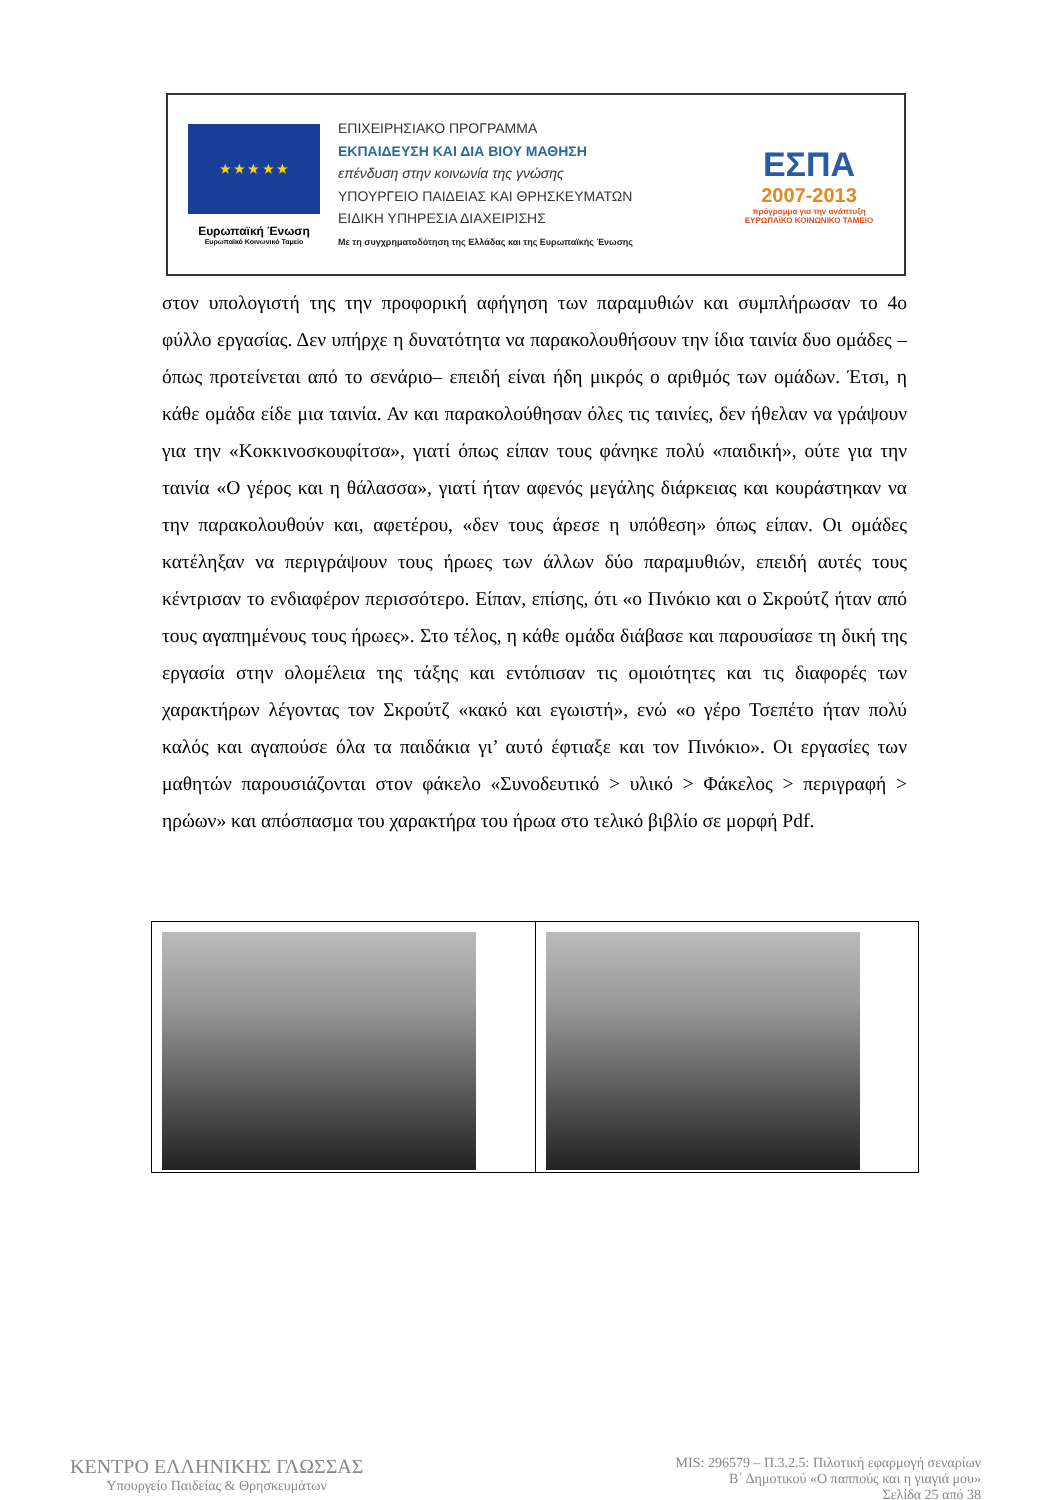★ ★ ★ ★ ★
Ευρωπαϊκή Ένωση
Ευρωπαϊκό Κοινωνικό Ταμείο
ΕΠΙΧΕΙΡΗΣΙΑΚΟ ΠΡΟΓΡΑΜΜΑ
ΕΚΠΑΙΔΕΥΣΗ ΚΑΙ ΔΙΑ ΒΙΟΥ ΜΑΘΗΣΗ
επένδυση στην κοινωνία της γνώσης
ΥΠΟΥΡΓΕΙΟ ΠΑΙΔΕΙΑΣ ΚΑΙ ΘΡΗΣΚΕΥΜΑΤΩΝ
ΕΙΔΙΚΗ ΥΠΗΡΕΣΙΑ ΔΙΑΧΕΙΡΙΣΗΣ
Με τη συγχρηματοδότηση της Ελλάδας και της Ευρωπαϊκής Ένωσης
ΕΣΠΑ
2007-2013
πρόγραμμα για την ανάπτυξη
ΕΥΡΩΠΑΪΚΟ ΚΟΙΝΩΝΙΚΟ ΤΑΜΕΙΟ
στον υπολογιστή της την προφορική αφήγηση των παραμυθιών και συμπλήρωσαν το 4ο φύλλο εργασίας. Δεν υπήρχε η δυνατότητα να παρακολουθήσουν την ίδια ταινία δυο ομάδες –όπως προτείνεται από το σενάριο– επειδή είναι ήδη μικρός ο αριθμός των ομάδων. Έτσι, η κάθε ομάδα είδε μια ταινία. Αν και παρακολούθησαν όλες τις ταινίες, δεν ήθελαν να γράψουν για την «Κοκκινοσκουφίτσα», γιατί όπως είπαν τους φάνηκε πολύ «παιδική», ούτε για την ταινία «Ο γέρος και η θάλασσα», γιατί ήταν αφενός μεγάλης διάρκειας και κουράστηκαν να την παρακολουθούν και, αφετέρου, «δεν τους άρεσε η υπόθεση» όπως είπαν. Οι ομάδες κατέληξαν να περιγράψουν τους ήρωες των άλλων δύο παραμυθιών, επειδή αυτές τους κέντρισαν το ενδιαφέρον περισσότερο. Είπαν, επίσης, ότι «ο Πινόκιο και ο Σκρούτζ ήταν από τους αγαπημένους τους ήρωες». Στο τέλος, η κάθε ομάδα διάβασε και παρουσίασε τη δική της εργασία στην ολομέλεια της τάξης και εντόπισαν τις ομοιότητες και τις διαφορές των χαρακτήρων λέγοντας τον Σκρούτζ «κακό και εγωιστή», ενώ «ο γέρο Τσεπέτο ήταν πολύ καλός και αγαπούσε όλα τα παιδάκια γι’ αυτό έφτιαξε και τον Πινόκιο». Οι εργασίες των μαθητών παρουσιάζονται στον φάκελο «Συνοδευτικό > υλικό > Φάκελος > περιγραφή > ηρώων» και απόσπασμα του χαρακτήρα του ήρωα στο τελικό βιβλίο σε μορφή Pdf.
ΚΕΝΤΡΟ ΕΛΛΗΝΙΚΗΣ ΓΛΩΣΣΑΣ
Υπουργείο Παιδείας & Θρησκευμάτων
MIS: 296579 – Π.3.2.5: Πιλοτική εφαρμογή σεναρίων
Β΄ Δημοτικού «Ο παππούς και η γιαγιά μου»
Σελίδα 25 από 38